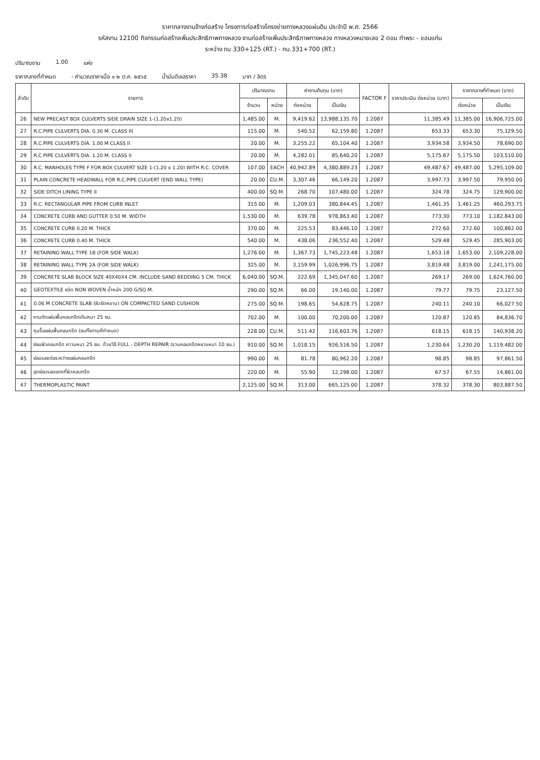ราคากลางงานจ้างก่อสร้าง โครงการก่อสร้างโครงข่ายทางหลวงแผ่นดิน ประจำปี พ.ศ. 2566
รหัสงาน 12100 กิจกรรมก่อสร้างเพิ่มประสิทธิภาพทางหลวง งานก่อสร้างเพิ่มประสิทธิภาพทางหลวง ทางหลวงหมายเลข 2 ตอน ท่าพระ - ขอนแก่น
ระหว่าง กม 330+125 (RT.) - กม.331+700 (RT.)
ปริมาณงาน 1.00 แห่ง
ราคากลางที่กำหนด - คำนวณราคาเมื่อ ๑ ๒ ต.ค. ๒๕๖๕ น้ำมันดีเซลราคา 35.38 บาท / ลิตร
| ลำดับ | รายการ | ปริมาณงาน | | ค่างานต้นทุน (บาท) | | FACTOR F | ราคาประเมิน ต่อหน่วย (บาท) | ราคากลางที่กำหนด (บาท) | |
| --- | --- | --- | --- | --- | --- | --- | --- | --- | --- |
| | | จำนวน | หน่วย | ต่อหน่วย | เป็นเงิน | | | ต่อหน่วย | เป็นเงิน |
| 26 | NEW PRECAST BOX CULVERTS SIDE DRAIN SIZE 1-(1.20x1.20) | 1,485.00 | M. | 9,419.62 | 13,988,135.70 | 1.2087 | 11,385.49 | 11,385.00 | 16,906,725.00 |
| 27 | R.C.PIPE CULVERTS DIA. 0.30 M. CLASS III | 115.00 | M. | 540.52 | 62,159.80 | 1.2087 | 653.33 | 653.30 | 75,129.50 |
| 28 | R.C.PIPE CULVERTS DIA. 1.00 M CLASS II | 20.00 | M. | 3,255.22 | 65,104.40 | 1.2087 | 3,934.58 | 3,934.50 | 78,690.00 |
| 29 | R.C.PIPE CULVERTS DIA. 1.20 M. CLASS II | 20.00 | M. | 4,282.01 | 85,640.20 | 1.2087 | 5,175.67 | 5,175.50 | 103,510.00 |
| 30 | R.C. MANHOLES TYPE F FOR BOX CULVERT SIZE 1-(1.20 x 1.20) WITH R.C. COVER | 107.00 | EACH | 40,942.89 | 4,380,889.23 | 1.2087 | 49,487.67 | 49,487.00 | 5,295,109.00 |
| 31 | PLAIN CONCRETE HEADWALL FOR R.C.PIPE CULVERT (END WALL TYPE) | 20.00 | CU.M. | 3,307.46 | 66,149.20 | 1.2087 | 3,997.73 | 3,997.50 | 79,950.00 |
| 32 | SIDE DITCH LINING TYPE II | 400.00 | SQ.M. | 268.70 | 107,480.00 | 1.2087 | 324.78 | 324.75 | 129,900.00 |
| 33 | R.C. RECTANGULAR PIPE FROM CURB INLET | 315.00 | M. | 1,209.03 | 380,844.45 | 1.2087 | 1,461.35 | 1,461.25 | 460,293.75 |
| 34 | CONCRETE CURB AND GUTTER 0.50 M. WIDTH | 1,530.00 | M. | 639.78 | 978,863.40 | 1.2087 | 773.30 | 773.10 | 1,182,843.00 |
| 35 | CONCRETE CURB 0.20 M. THICK | 370.00 | M. | 225.53 | 83,446.10 | 1.2087 | 272.60 | 272.60 | 100,862.00 |
| 36 | CONCRETE CURB 0.40 M. THICK | 540.00 | M. | 438.06 | 236,552.40 | 1.2087 | 529.48 | 529.45 | 285,903.00 |
| 37 | RETAINING WALL TYPE 1B (FOR SIDE WALK) | 1,276.00 | M. | 1,367.73 | 1,745,223.48 | 1.2087 | 1,653.18 | 1,653.00 | 2,109,228.00 |
| 38 | RETAINING WALL TYPE 2A (FOR SIDE WALK) | 325.00 | M. | 3,159.99 | 1,026,996.75 | 1.2087 | 3,819.48 | 3,819.00 | 1,241,175.00 |
| 39 | CONCRETE SLAB BLOCK SIZE 40X40X4 CM. INCLUDE SAND BEDDING 5 CM. THICK | 6,040.00 | SQ.M. | 222.69 | 1,345,047.60 | 1.2087 | 269.17 | 269.00 | 1,624,760.00 |
| 40 | GEOTEXTILE ชนิด NON WOVEN น้ำหนัก 200 G/SQ.M. | 290.00 | SQ.M. | 66.00 | 19,140.00 | 1.2087 | 79.77 | 79.75 | 23,127.50 |
| 41 | 0.06 M CONCRETE SLAB (ผิวขัดหยาบ) ON COMPACTED SAND CUSHION | 275.00 | SQ.M. | 198.65 | 54,628.75 | 1.2087 | 240.11 | 240.10 | 66,027.50 |
| 42 | งานตัดแผ่นพื้นคอนกรีตเดิมหนา 25 ซม. | 702.00 | M. | 100.00 | 70,200.00 | 1.2087 | 120.87 | 120.85 | 84,836.70 |
| 43 | ทุบรื้อแผ่นพื้นคอนกรีต (ขนทิ้งตามที่กำหนด) | 228.00 | CU.M. | 511.42 | 116,603.76 | 1.2087 | 618.15 | 618.15 | 140,938.20 |
| 44 | ซ่อมผิวคอนกรีต ความหนา 25 ซม. ด้วยวิธี FULL - DEPTH REPAIR (รวมคอนกรีตหยาบหนา 10 ซม.) | 910.00 | SQ.M. | 1,018.15 | 926,516.50 | 1.2087 | 1,230.64 | 1,230.20 | 1,119,482.00 |
| 45 | ซ่อมรอยต่อระหว่างแผ่นคอนกรีต | 990.00 | M. | 81.78 | 80,962.20 | 1.2087 | 98.85 | 98.85 | 97,861.50 |
| 46 | อุดซ่อมรอยแตกที่ผิวคอนกรีต | 220.00 | M. | 55.90 | 12,298.00 | 1.2087 | 67.57 | 67.55 | 14,861.00 |
| 47 | THERMOPLASTIC PAINT | 2,125.00 | SQ.M. | 313.00 | 665,125.00 | 1.2087 | 378.32 | 378.30 | 803,887.50 |